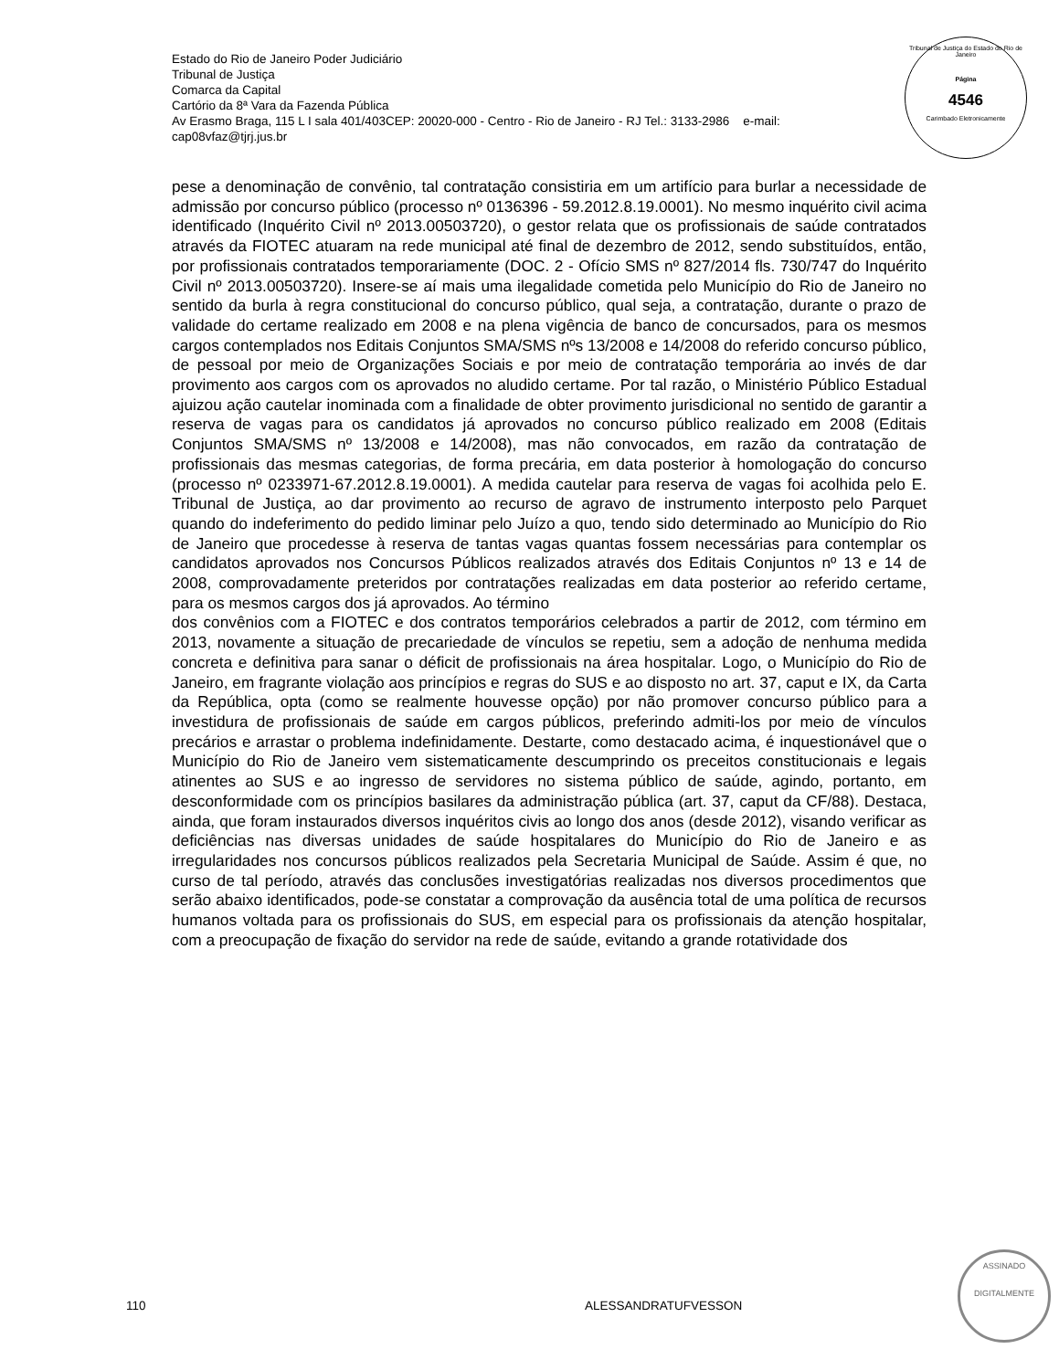Estado do Rio de Janeiro Poder Judiciário
Tribunal de Justiça
Comarca da Capital
Cartório da 8ª Vara da Fazenda Pública
Av Erasmo Braga, 115 L I sala 401/403CEP: 20020-000 - Centro - Rio de Janeiro - RJ Tel.: 3133-2986 e-mail:
cap08vfaz@tjrj.jus.br
Tribunal de Justiça do Estado do Rio de Janeiro
Página
4546
Carimbado Eletronicamente
pese a denominação de convênio, tal contratação consistiria em um artifício para burlar a necessidade de admissão por concurso público (processo nº 0136396 - 59.2012.8.19.0001). No mesmo inquérito civil acima identificado (Inquérito Civil nº 2013.00503720), o gestor relata que os profissionais de saúde contratados através da FIOTEC atuaram na rede municipal até final de dezembro de 2012, sendo substituídos, então, por profissionais contratados temporariamente (DOC. 2 - Ofício SMS nº 827/2014 fls. 730/747 do Inquérito Civil nº 2013.00503720). Insere-se aí mais uma ilegalidade cometida pelo Município do Rio de Janeiro no sentido da burla à regra constitucional do concurso público, qual seja, a contratação, durante o prazo de validade do certame realizado em 2008 e na plena vigência de banco de concursados, para os mesmos cargos contemplados nos Editais Conjuntos SMA/SMS nºs 13/2008 e 14/2008 do referido concurso público, de pessoal por meio de Organizações Sociais e por meio de contratação temporária ao invés de dar provimento aos cargos com os aprovados no aludido certame. Por tal razão, o Ministério Público Estadual ajuizou ação cautelar inominada com a finalidade de obter provimento jurisdicional no sentido de garantir a reserva de vagas para os candidatos já aprovados no concurso público realizado em 2008 (Editais Conjuntos SMA/SMS nº 13/2008 e 14/2008), mas não convocados, em razão da contratação de profissionais das mesmas categorias, de forma precária, em data posterior à homologação do concurso (processo nº 0233971-67.2012.8.19.0001). A medida cautelar para reserva de vagas foi acolhida pelo E. Tribunal de Justiça, ao dar provimento ao recurso de agravo de instrumento interposto pelo Parquet quando do indeferimento do pedido liminar pelo Juízo a quo, tendo sido determinado ao Município do Rio de Janeiro que procedesse à reserva de tantas vagas quantas fossem necessárias para contemplar os candidatos aprovados nos Concursos Públicos realizados através dos Editais Conjuntos nº 13 e 14 de 2008, comprovadamente preteridos por contratações realizadas em data posterior ao referido certame, para os mesmos cargos dos já aprovados. Ao término
dos convênios com a FIOTEC e dos contratos temporários celebrados a partir de 2012, com término em 2013, novamente a situação de precariedade de vínculos se repetiu, sem a adoção de nenhuma medida concreta e definitiva para sanar o déficit de profissionais na área hospitalar. Logo, o Município do Rio de Janeiro, em fragrante violação aos princípios e regras do SUS e ao disposto no art. 37, caput e IX, da Carta da República, opta (como se realmente houvesse opção) por não promover concurso público para a investidura de profissionais de saúde em cargos públicos, preferindo admiti-los por meio de vínculos precários e arrastar o problema indefinidamente. Destarte, como destacado acima, é inquestionável que o Município do Rio de Janeiro vem sistematicamente descumprindo os preceitos constitucionais e legais atinentes ao SUS e ao ingresso de servidores no sistema público de saúde, agindo, portanto, em desconformidade com os princípios basilares da administração pública (art. 37, caput da CF/88). Destaca, ainda, que foram instaurados diversos inquéritos civis ao longo dos anos (desde 2012), visando verificar as deficiências nas diversas unidades de saúde hospitalares do Município do Rio de Janeiro e as irregularidades nos concursos públicos realizados pela Secretaria Municipal de Saúde. Assim é que, no curso de tal período, através das conclusões investigatórias realizadas nos diversos procedimentos que serão abaixo identificados, pode-se constatar a comprovação da ausência total de uma política de recursos humanos voltada para os profissionais do SUS, em especial para os profissionais da atenção hospitalar, com a preocupação de fixação do servidor na rede de saúde, evitando a grande rotatividade dos
110 ALESSANDRATUFVESSON
ASSINADO
DIGITALMENTE